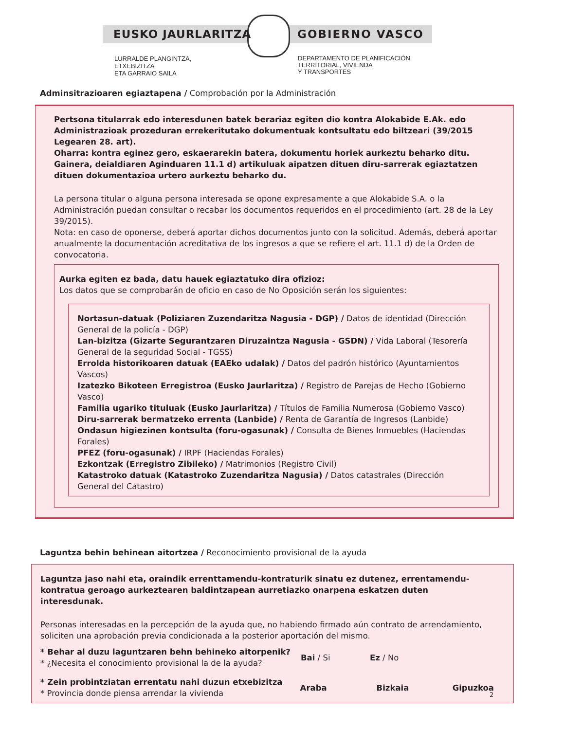EUSKO JAURLARITZA GOBIERNO VASCO
LURRALDE PLANGINTZA,
ETXEBIZITZA
ETA GARRAIO SAILA
DEPARTAMENTO DE PLANIFICACIÓN
TERRITORIAL, VIVIENDA
Y TRANSPORTES
Adminsitrazioaren egiaztapena / Comprobación por la Administración
Pertsona titularrak edo interesdunen batek berariaz egiten dio kontra Alokabide E.Ak. edo Administrazioak prozeduran errekeritutako dokumentuak kontsultatu edo biltzeari (39/2015 Legearen 28. art).
Oharra: kontra eginez gero, eskaerarekin batera, dokumentu horiek aurkeztu beharko ditu. Gainera, deialdiaren Aginduaren 11.1 d) artikuluak aipatzen dituen diru-sarrerak egiaztatzen dituen dokumentazioa urtero aurkeztu beharko du.
La persona titular o alguna persona interesada se opone expresamente a que Alokabide S.A. o la Administración puedan consultar o recabar los documentos requeridos en el procedimiento (art. 28 de la Ley 39/2015).
Nota: en caso de oponerse, deberá aportar dichos documentos junto con la solicitud. Además, deberá aportar anualmente la documentación acreditativa de los ingresos a que se refiere el art. 11.1 d) de la Orden de convocatoria.
Aurka egiten ez bada, datu hauek egiaztatuko dira ofizioz:
Los datos que se comprobarán de oficio en caso de No Oposición serán los siguientes:
Nortasun-datuak (Poliziaren Zuzendaritza Nagusia - DGP) / Datos de identidad (Dirección General de la policía - DGP)
Lan-bizitza (Gizarte Segurantzaren Diruzaintza Nagusia - GSDN) / Vida Laboral (Tesorería General de la seguridad Social - TGSS)
Errolda historikoaren datuak (EAEko udalak) / Datos del padrón histórico (Ayuntamientos Vascos)
Izatezko Bikoteen Erregistroa (Eusko Jaurlaritza) / Registro de Parejas de Hecho (Gobierno Vasco)
Familia ugariko tituluak (Eusko Jaurlaritza) / Títulos de Familia Numerosa (Gobierno Vasco)
Diru-sarrerak bermatzeko errenta (Lanbide) / Renta de Garantía de Ingresos (Lanbide)
Ondasun higiezinen kontsulta (foru-ogasunak) / Consulta de Bienes Inmuebles (Haciendas Forales)
PFEZ (foru-ogasunak) / IRPF (Haciendas Forales)
Ezkontzak (Erregistro Zibileko) / Matrimonios (Registro Civil)
Katastroko datuak (Katastroko Zuzendaritza Nagusia) / Datos catastrales (Dirección General del Catastro)
Laguntza behin behinean aitortzea / Reconocimiento provisional de la ayuda
Laguntza jaso nahi eta, oraindik errenttamendu-kontraturik sinatu ez dutenez, errentamendu-kontratua geroago aurkeztearen baldintzapean aurretiazko onarpena eskatzen duten interesdunak.
Personas interesadas en la percepción de la ayuda que, no habiendo firmado aún contrato de arrendamiento, soliciten una aprobación previa condicionada a la posterior aportación del mismo.
* Behar al duzu laguntzaren behn behineko aitorpenik?
* ¿Necesita el conocimiento provisional la de la ayuda?
Bai / Si Ez / No
* Zein probintziatan errentatu nahi duzun etxebizitza
* Provincia donde piensa arrendar la vivienda
Araba Bizkaia Gipuzkoa
2